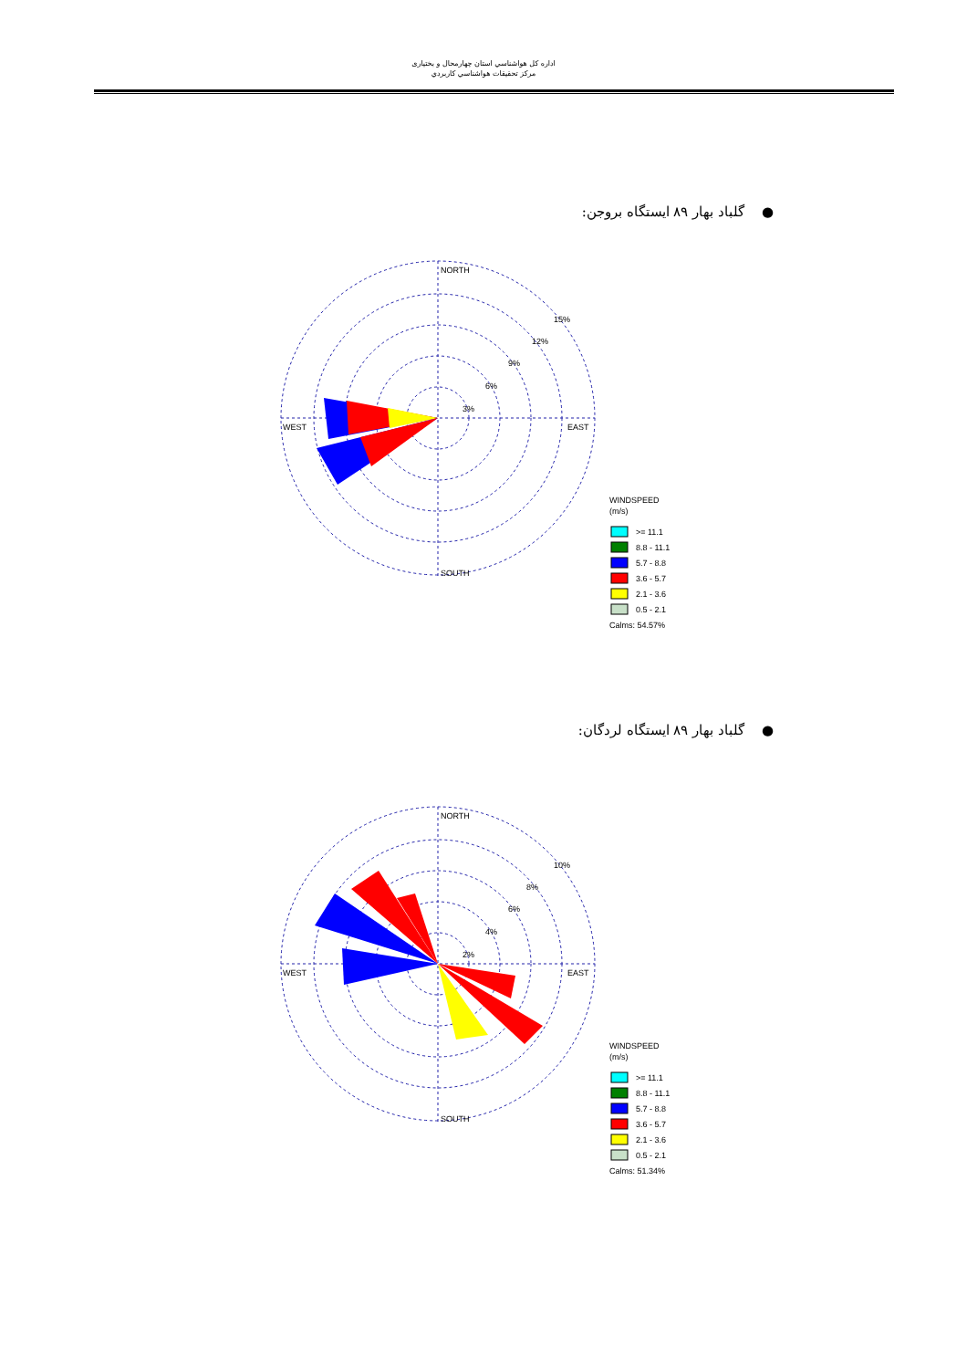اداره کل هواشناسي استان چهارمحال و بختياری
مرکز تحقيقات هواشناسي کاربردي
● گلباد بهار ۸۹ ایستگاه بروجن:
NORTH
SOUTH
WEST
EAST
15%
12%
9%
6%
3%
WINDSPEED
(m/s)
>= 11.1
8.8 - 11.1
5.7 - 8.8
3.6 - 5.7
2.1 - 3.6
0.5 - 2.1
Calms: 54.57%
● گلباد بهار ۸۹ ایستگاه لردگان:
NORTH
SOUTH
WEST
EAST
10%
8%
6%
4%
2%
WINDSPEED
(m/s)
>= 11.1
8.8 - 11.1
5.7 - 8.8
3.6 - 5.7
2.1 - 3.6
0.5 - 2.1
Calms: 51.34%